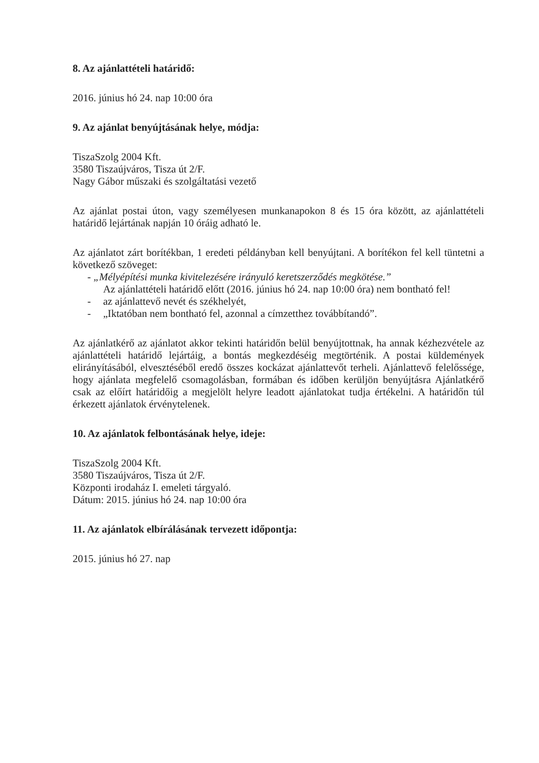8. Az ajánlattételi határidő:
2016. június hó 24. nap 10:00 óra
9. Az ajánlat benyújtásának helye, módja:
TiszaSzolg 2004 Kft.
3580 Tiszaújváros, Tisza út 2/F.
Nagy Gábor műszaki és szolgáltatási vezető
Az ajánlat postai úton, vagy személyesen munkanapokon 8 és 15 óra között, az ajánlattételi határidő lejártának napján 10 óráig adható le.
Az ajánlatot zárt borítékban, 1 eredeti példányban kell benyújtani. A borítékon fel kell tüntetni a következő szöveget:
- „Mélyépítési munka kivitelezésére irányuló keretszerződés megkötése.”
Az ajánlattételi határidő előtt (2016. június hó 24. nap 10:00 óra) nem bontható fel!
- az ajánlattevő nevét és székhelyét,
- „Iktatóban nem bontható fel, azonnal a címzetthez továbbítandó”.
Az ajánlatkérő az ajánlatot akkor tekinti határidőn belül benyújtottnak, ha annak kézhezvétele az ajánlattételi határidő lejártáig, a bontás megkezdéséig megtörténik. A postai küldemények elirányításából, elvesztéséből eredő összes kockázat ajánlattevőt terheli. Ajánlattevő felelőssége, hogy ajánlata megfelelő csomagolásban, formában és időben kerüljön benyújtásra Ajánlatkérő csak az előírt határidőig a megjelölt helyre leadott ajánlatokat tudja értékelni. A határidőn túl érkezett ajánlatok érvénytelenek.
10. Az ajánlatok felbontásának helye, ideje:
TiszaSzolg 2004 Kft.
3580 Tiszaújváros, Tisza út 2/F.
Központi irodaház I. emeleti tárgyaló.
Dátum: 2015. június hó 24. nap 10:00 óra
11. Az ajánlatok elbírálásának tervezett időpontja:
2015. június hó 27. nap